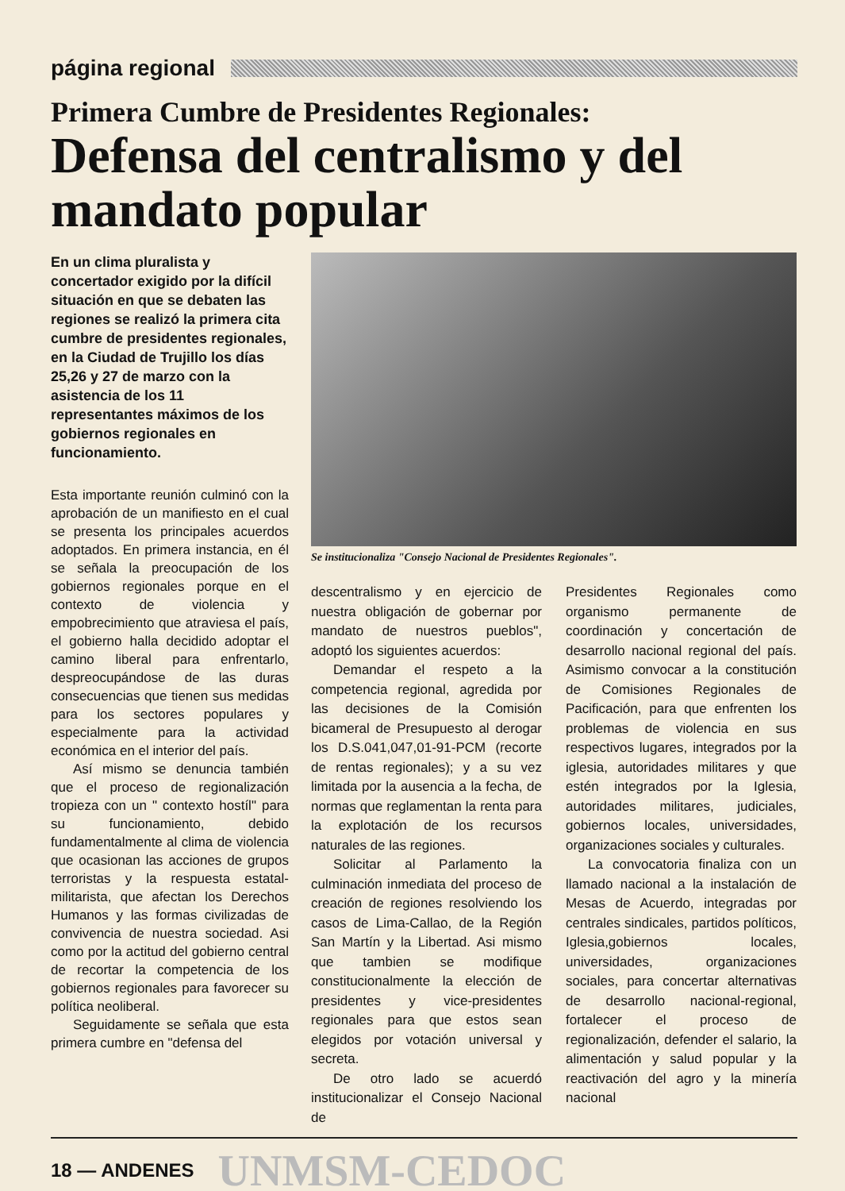página regional
Primera Cumbre de Presidentes Regionales:
Defensa del centralismo y del mandato popular
En un clima pluralista y concertador exigido por la difícil situación en que se debaten las regiones se realizó la primera cita cumbre de presidentes regionales, en la Ciudad de Trujillo los días 25,26 y 27 de marzo con la asistencia de los 11 representantes máximos de los gobiernos regionales en funcionamiento.
Esta importante reunión culminó con la aprobación de un manifiesto en el cual se presenta los principales acuerdos adoptados. En primera instancia, en él se señala la preocupación de los gobiernos regionales porque en el contexto de violencia y empobrecimiento que atraviesa el país, el gobierno halla decidido adoptar el camino liberal para enfrentarlo, despreocupándose de las duras consecuencias que tienen sus medidas para los sectores populares y especialmente para la actividad económica en el interior del país.
Así mismo se denuncia también que el proceso de regionalización tropieza con un " contexto hostíl" para su funcionamiento, debido fundamentalmente al clima de violencia que ocasionan las acciones de grupos terroristas y la respuesta estatal-militarista, que afectan los Derechos Humanos y las formas civilizadas de convivencia de nuestra sociedad. Asi como por la actitud del gobierno central de recortar la competencia de los gobiernos regionales para favorecer su política neoliberal.
Seguidamente se señala que esta primera cumbre en "defensa del
Se institucionaliza "Consejo Nacional de Presidentes Regionales".
descentralismo y en ejercicio de nuestra obligación de gobernar por mandato de nuestros pueblos", adoptó los siguientes acuerdos:
Demandar el respeto a la competencia regional, agredida por las decisiones de la Comisión bicameral de Presupuesto al derogar los D.S.041,047,01-91-PCM (recorte de rentas regionales); y a su vez limitada por la ausencia a la fecha, de normas que reglamentan la renta para la explotación de los recursos naturales de las regiones.
Solicitar al Parlamento la culminación inmediata del proceso de creación de regiones resolviendo los casos de Lima-Callao, de la Región San Martín y la Libertad. Asi mismo que tambien se modifique constitucionalmente la elección de presidentes y vice-presidentes regionales para que estos sean elegidos por votación universal y secreta.
De otro lado se acuerdó institucionalizar el Consejo Nacional de
Presidentes Regionales como organismo permanente de coordinación y concertación de desarrollo nacional regional del país. Asimismo convocar a la constitución de Comisiones Regionales de Pacificación, para que enfrenten los problemas de violencia en sus respectivos lugares, integrados por la iglesia, autoridades militares y que estén integrados por la Iglesia, autoridades militares, judiciales, gobiernos locales, universidades, organizaciones sociales y culturales.
La convocatoria finaliza con un llamado nacional a la instalación de Mesas de Acuerdo, integradas por centrales sindicales, partidos políticos, Iglesia,gobiernos locales, universidades, organizaciones sociales, para concertar alternativas de desarrollo nacional-regional, fortalecer el proceso de regionalización, defender el salario, la alimentación y salud popular y la reactivación del agro y la minería nacional
18 — ANDENES UNMSM-CEDOC